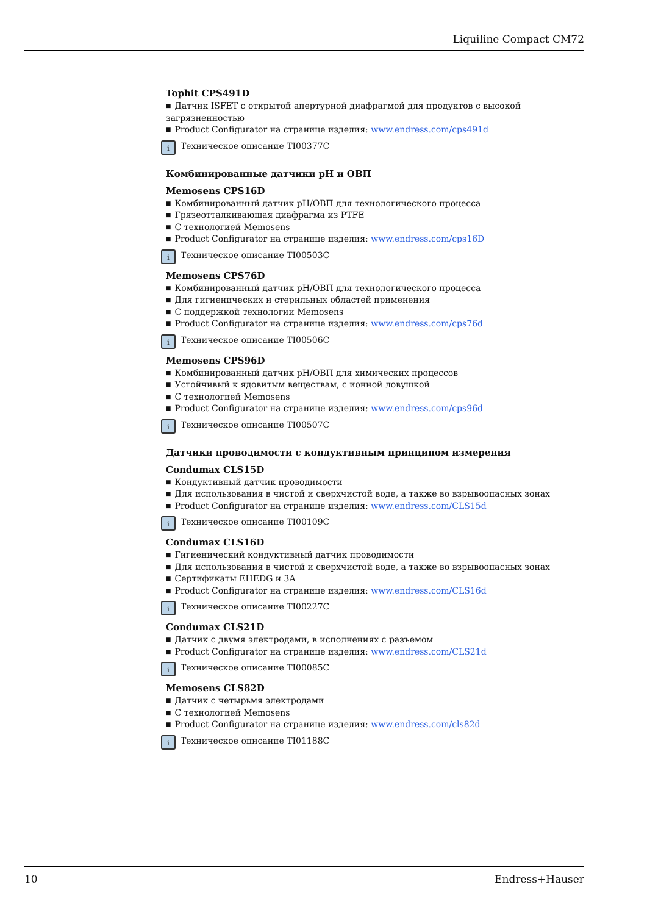Liquiline Compact CM72
Tophit CPS491D
Датчик ISFET с открытой апертурной диафрагмой для продуктов с высокой загрязненностью
Product Configurator на странице изделия: www.endress.com/cps491d
i Техническое описание TI00377C
Комбинированные датчики pH и ОВП
Memosens CPS16D
Комбинированный датчик pH/ОВП для технологического процесса
Грязеотталкивающая диафрагма из PTFE
С технологией Memosens
Product Configurator на странице изделия: www.endress.com/cps16D
i Техническое описание TI00503C
Memosens CPS76D
Комбинированный датчик pH/ОВП для технологического процесса
Для гигиенических и стерильных областей применения
С поддержкой технологии Memosens
Product Configurator на странице изделия: www.endress.com/cps76d
i Техническое описание TI00506C
Memosens CPS96D
Комбинированный датчик pH/ОВП для химических процессов
Устойчивый к ядовитым веществам, с ионной ловушкой
С технологией Memosens
Product Configurator на странице изделия: www.endress.com/cps96d
i Техническое описание TI00507C
Датчики проводимости с кондуктивным принципом измерения
Condumax CLS15D
Кондуктивный датчик проводимости
Для использования в чистой и сверхчистой воде, а также во взрывоопасных зонах
Product Configurator на странице изделия: www.endress.com/CLS15d
i Техническое описание TI00109C
Condumax CLS16D
Гигиенический кондуктивный датчик проводимости
Для использования в чистой и сверхчистой воде, а также во взрывоопасных зонах
Сертификаты EHEDG и 3A
Product Configurator на странице изделия: www.endress.com/CLS16d
i Техническое описание TI00227C
Condumax CLS21D
Датчик с двумя электродами, в исполнениях с разъемом
Product Configurator на странице изделия: www.endress.com/CLS21d
i Техническое описание TI00085C
Memosens CLS82D
Датчик с четырьмя электродами
С технологией Memosens
Product Configurator на странице изделия: www.endress.com/cls82d
i Техническое описание TI01188C
10 Endress+Hauser